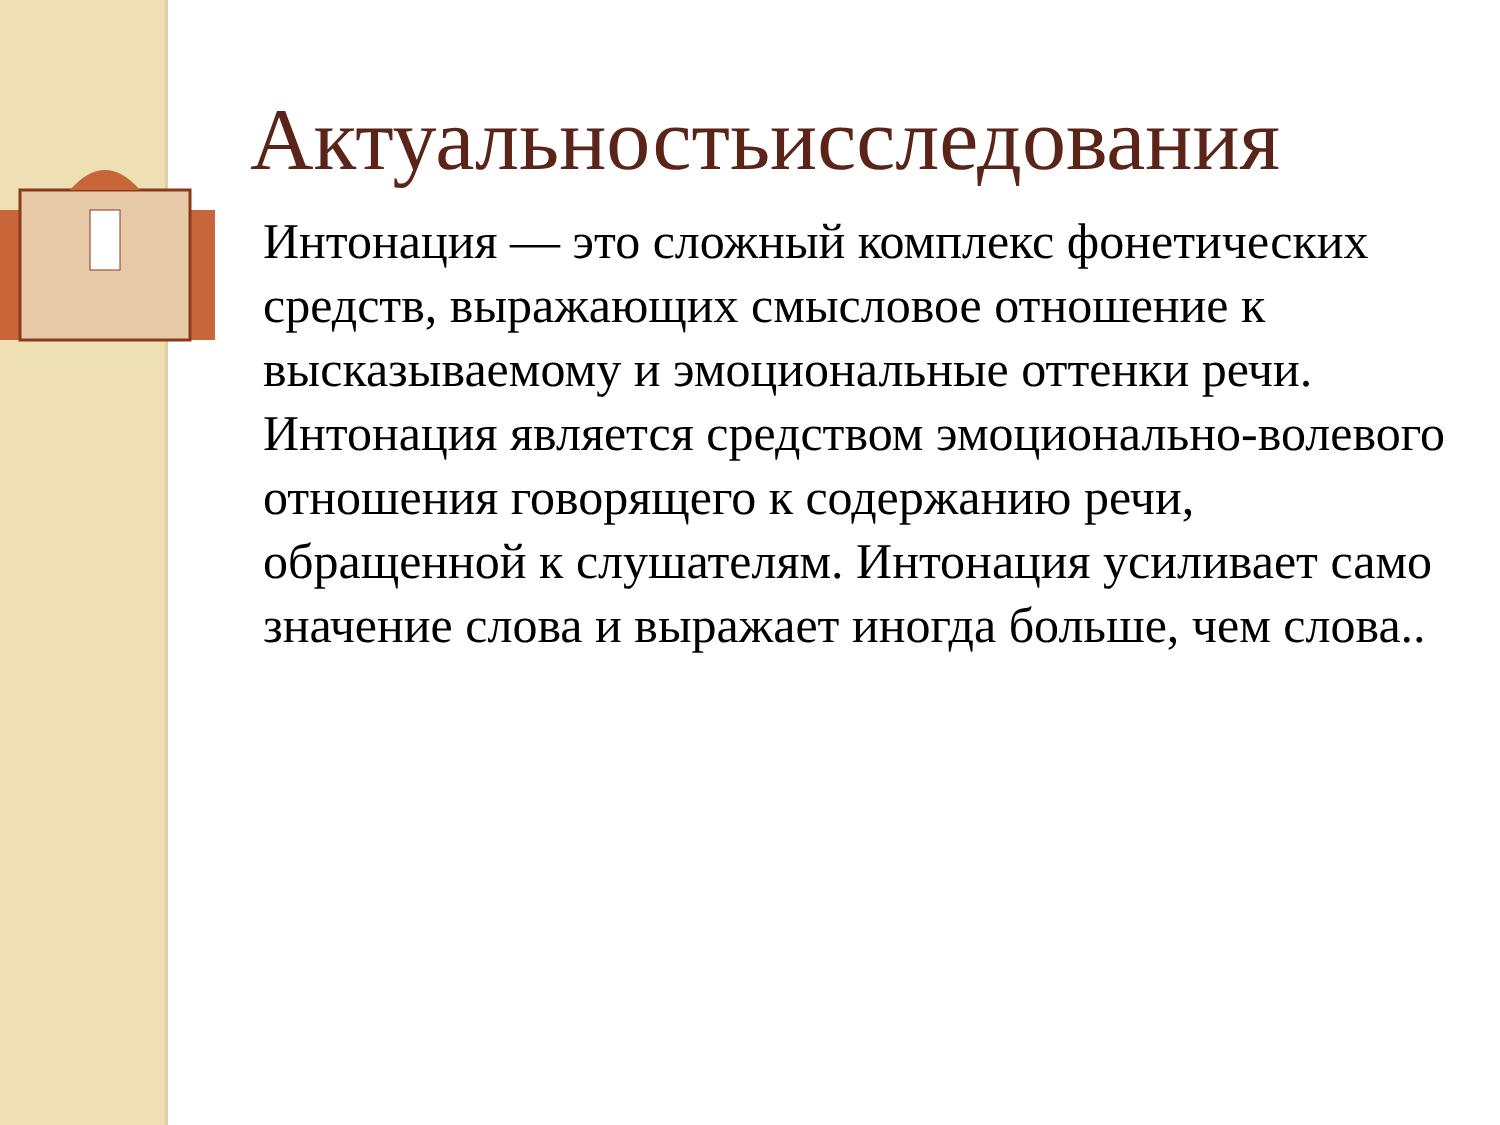Актуальностьисследования
Интонация — это сложный комплекс фонетических средств, выражающих смысловое отношение к высказываемому и эмоциональные оттенки речи. Интонация является средством эмоционально-волевого отношения говорящего к содержанию речи, обращенной к слушателям. Интонация усиливает само значение слова и выражает иногда больше, чем слова..